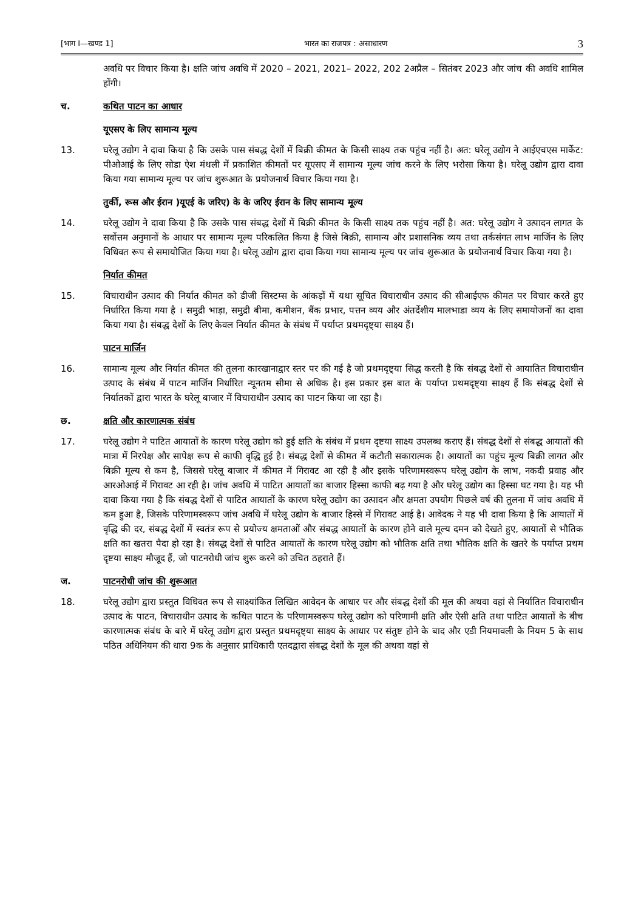[भाग I—खण्ड 1] भारत का राजपत्र : असाधारण 3
अवधि पर विचार किया है। क्षति जांच अवधि में 2020 – 2021, 2021– 2022, 202 2अप्रैल – सितंबर 2023 और जांच की अवधि शामिल होंगी।
च. कथित पाटन का आधार
यूएसए के लिए सामान्य मूल्य
13. घरेलू उद्योग ने दावा किया है कि उसके पास संबद्ध देशों में बिक्री कीमत के किसी साक्ष्य तक पहुंच नहीं है। अत: घरेलू उद्योग ने आईएचएस मार्केट: पीओआई के लिए सोडा ऐश मंथली में प्रकाशित कीमतों पर यूएसए में सामान्य मूल्य जांच करने के लिए भरोसा किया है। घरेलू उद्योग द्वारा दावा किया गया सामान्य मूल्य पर जांच शुरूआत के प्रयोजनार्थ विचार किया गया है।
तुर्की, रूस और ईरान )यूएई के जरिए) के के जरिए ईरान के लिए सामान्य मूल्य
14. घरेलू उद्योग ने दावा किया है कि उसके पास संबद्ध देशों में बिक्री कीमत के किसी साक्ष्य तक पहुंच नहीं है। अत: घरेलू उद्योग ने उत्पादन लागत के सर्वोत्तम अनुमानों के आधार पर सामान्य मूल्य परिकलित किया है जिसे बिक्री, सामान्य और प्रशासनिक व्यय तथा तर्कसंगत लाभ मार्जिन के लिए विधिवत रूप से समायोजित किया गया है। घरेलू उद्योग द्वारा दावा किया गया सामान्य मूल्य पर जांच शुरूआत के प्रयोजनार्थ विचार किया गया है।
निर्यात कीमत
15. विचाराधीन उत्पाद की निर्यात कीमत को डीजी सिस्टम्स के आंकड़ों में यथा सूचित विचाराधीन उत्पाद की सीआईएफ कीमत पर विचार करते हुए निर्धारित किया गया है । समुद्री भाड़ा, समुद्री बीमा, कमीशन, बैंक प्रभार, पत्तन व्यय और अंतर्देशीय मालभाडा व्यय के लिए समायोजनों का दावा किया गया है। संबद्ध देशों के लिए केवल निर्यात कीमत के संबंध में पर्याप्त प्रथमदृष्ट्या साक्ष्य हैं।
पाटन मार्जिन
16. सामान्य मूल्य और निर्यात कीमत की तुलना कारखानाद्वार स्तर पर की गई है जो प्रथमदृष्ट्या सिद्ध करती है कि संबद्ध देशों से आयातित विचाराधीन उत्पाद के संबंध में पाटन मार्जिन निर्धारित न्यूनतम सीमा से अधिक है। इस प्रकार इस बात के पर्याप्त प्रथमदृष्ट्या साक्ष्य हैं कि संबद्ध देशों से निर्यातकों द्वारा भारत के घरेलू बाजार में विचाराधीन उत्पाद का पाटन किया जा रहा है।
छ. क्षति और कारणात्मक संबंध
17. घरेलू उद्योग ने पाटित आयातों के कारण घरेलू उद्योग को हुई क्षति के संबंध में प्रथम दृष्टया साक्ष्य उपलब्ध कराए हैं। संबद्ध देशों से संबद्ध आयातों की मात्रा में निरपेक्ष और सापेक्ष रूप से काफी वृद्धि हुई है। संबद्ध देशों से कीमत में कटौती सकारात्मक है। आयातों का पहुंच मूल्य बिक्री लागत और बिक्री मूल्य से कम है, जिससे घरेलू बाजार में कीमत में गिरावट आ रही है और इसके परिणामस्वरूप घरेलू उद्योग के लाभ, नकदी प्रवाह और आरओआई में गिरावट आ रही है। जांच अवधि में पाटित आयातों का बाजार हिस्सा काफी बढ़ गया है और घरेलू उद्योग का हिस्सा घट गया है। यह भी दावा किया गया है कि संबद्ध देशों से पाटित आयातों के कारण घरेलू उद्योग का उत्पादन और क्षमता उपयोग पिछले वर्ष की तुलना में जांच अवधि में कम हुआ है, जिसके परिणामस्वरूप जांच अवधि में घरेलू उद्योग के बाजार हिस्से में गिरावट आई है। आवेदक ने यह भी दावा किया है कि आयातों में वृद्धि की दर, संबद्ध देशों में स्वतंत्र रूप से प्रयोज्य क्षमताओं और संबद्ध आयातों के कारण होने वाले मूल्य दमन को देखते हुए, आयातों से भौतिक क्षति का खतरा पैदा हो रहा है। संबद्ध देशों से पाटित आयातों के कारण घरेलू उद्योग को भौतिक क्षति तथा भौतिक क्षति के खतरे के पर्याप्त प्रथम दृष्टया साक्ष्य मौजूद हैं, जो पाटनरोधी जांच शुरू करने को उचित ठहराते हैं।
ज. पाटनरोधी जांच की शुरूआत
18. घरेलू उद्योग द्वारा प्रस्तुत विधिवत रूप से साक्ष्यांकित लिखित आवेदन के आधार पर और संबद्ध देशों की मूल की अथवा वहां से निर्यातित विचाराधीन उत्पाद के पाटन, विचाराधीन उत्पाद के कथित पाटन के परिणामस्वरूप घरेलू उद्योग को परिणामी क्षति और ऐसी क्षति तथा पाटित आयातों के बीच कारणात्मक संबंध के बारे में घरेलू उद्योग द्वारा प्रस्तुत प्रथमदृष्ट्या साक्ष्य के आधार पर संतुष्ट होने के बाद और एडी नियमावली के नियम 5 के साथ पठित अधिनियम की धारा 9क के अनुसार प्राधिकारी एतदद्वारा संबद्ध देशों के मूल की अथवा वहां से